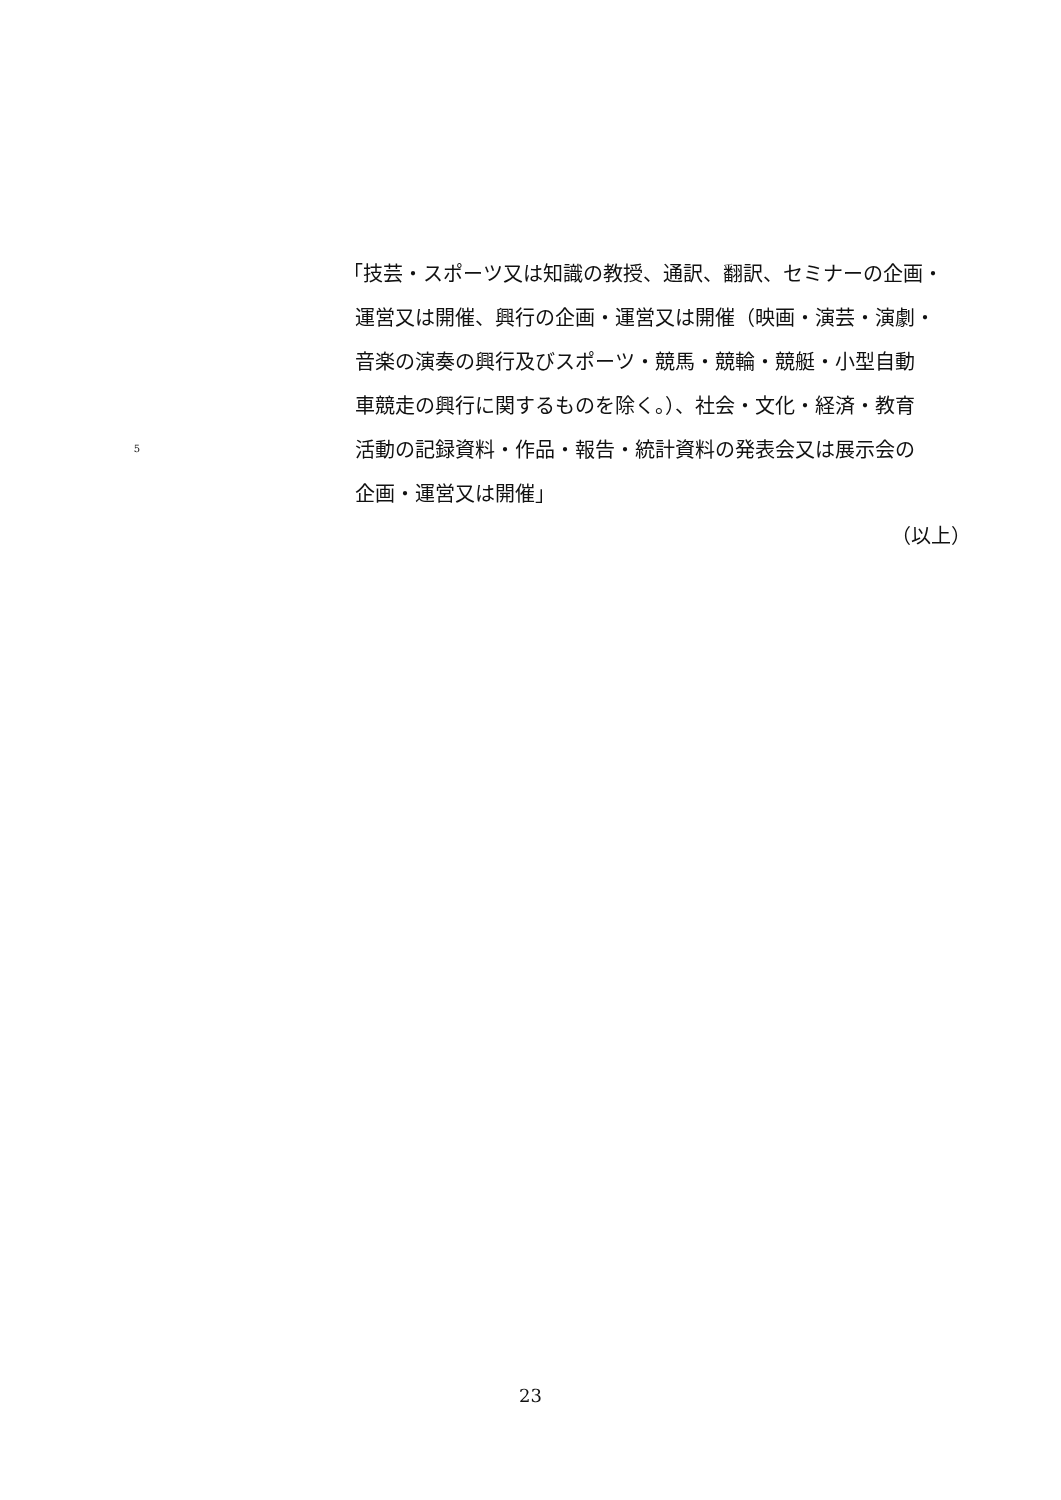「技芸・スポーツ又は知識の教授、通訳、翻訳、セミナーの企画・
運営又は開催、興行の企画・運営又は開催（映画・演芸・演劇・
音楽の演奏の興行及びスポーツ・競馬・競輪・競艇・小型自動
車競走の興行に関するものを除く。）、社会・文化・経済・教育
5 活動の記録資料・作品・報告・統計資料の発表会又は展示会の
企画・運営又は開催」
（以上）
23